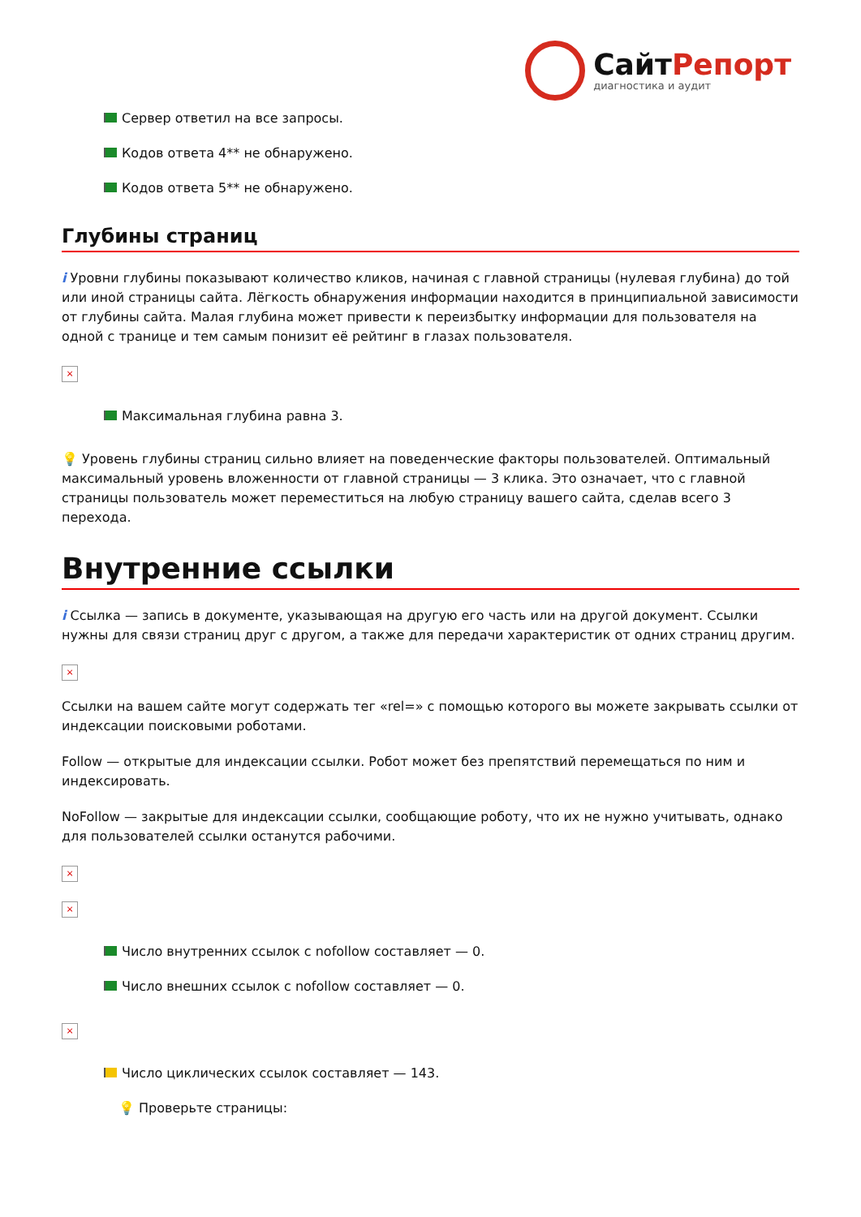СайтРепорт
диагностика и аудит
Сервер ответил на все запросы.
Кодов ответа 4** не обнаружено.
Кодов ответа 5** не обнаружено.
Глубины страниц
i Уровни глубины показывают количество кликов, начиная с главной страницы (нулевая глубина) до той или иной страницы сайта. Лёгкость обнаружения информации находится в принципиальной зависимости от глубины сайта. Малая глубина может привести к переизбытку информации для пользователя на одной с транице и тем самым понизит её рейтинг в глазах пользователя.
×
Максимальная глубина равна 3.
💡 Уровень глубины страниц сильно влияет на поведенческие факторы пользователей. Оптимальный максимальный уровень вложенности от главной страницы — 3 клика. Это означает, что с главной страницы пользователь может переместиться на любую страницу вашего сайта, сделав всего 3 перехода.
Внутренние ссылки
i Ссылка — запись в документе, указывающая на другую его часть или на другой документ. Ссылки нужны для связи страниц друг с другом, а также для передачи характеристик от одних страниц другим.
×
Ссылки на вашем сайте могут содержать тег «rel=» с помощью которого вы можете закрывать ссылки от индексации поисковыми роботами.
Follow — открытые для индексации ссылки. Робот может без препятствий перемещаться по ним и индексировать.
NoFollow — закрытые для индексации ссылки, сообщающие роботу, что их не нужно учитывать, однако для пользователей ссылки останутся рабочими.
×
×
Число внутренних ссылок с nofollow составляет — 0.
Число внешних ссылок с nofollow составляет — 0.
×
Число циклических ссылок составляет — 143.
💡 Проверьте страницы: